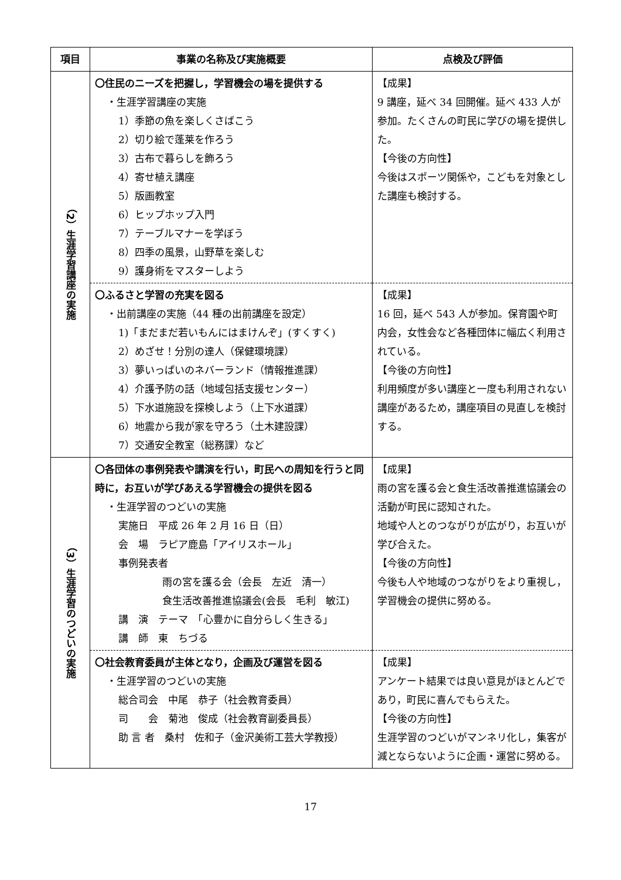| 項目 | 事業の名称及び実施概要 | 点検及び評価 |
| --- | --- | --- |
| （2）生涯学習講座の実施 | 〇住民のニーズを把握し，学習機会の場を提供する ・生涯学習講座の実施 1）季節の魚を楽しくさばこう 2）切り絵で蓬莱を作ろう 3）古布で暮らしを飾ろう 4）寄せ植え講座 5）版画教室 6）ヒップホップ入門 7）テーブルマナーを学ぼう 8）四季の風景，山野草を楽しむ 9）護身術をマスターしよう | 【成果】 9 講座，延べ 34 回開催。延べ 433 人が参加。たくさんの町民に学びの場を提供した。 【今後の方向性】 今後はスポーツ関係や，こどもを対象とした講座も検討する。 |
| | 〇ふるさと学習の充実を図る ・出前講座の実施（44 種の出前講座を設定） 1)「まだまだ若いもんにはまけんぞ」(すくすく) 2）めざせ！分別の達人（保健環境課） 3）夢いっぱいのネバーランド（情報推進課） 4）介護予防の話（地域包括支援センター） 5）下水道施設を探検しよう（上下水道課） 6）地震から我が家を守ろう（土木建設課） 7）交通安全教室（総務課）など | 【成果】 16 回，延べ 543 人が参加。保育園や町内会，女性会など各種団体に幅広く利用されている。 【今後の方向性】 利用頻度が多い講座と一度も利用されない講座があるため，講座項目の見直しを検討する。 |
| （3）生涯学習のつどいの実施 | 〇各団体の事例発表や講演を行い，町民への周知を行うと同時に，お互いが学びあえる学習機会の提供を図る ・生涯学習のつどいの実施 実施日 平成 26 年 2 月 16 日（日） 会 場 ラピア鹿島「アイリスホール」 事例発表者 雨の宮を護る会（会長 左近 清一） 食生活改善推進協議会(会長 毛利 敏江) 講 演 テーマ 「心豊かに自分らしく生きる」 講 師 東 ちづる | 【成果】 雨の宮を護る会と食生活改善推進協議会の活動が町民に認知された。 地域や人とのつながりが広がり，お互いが学び合えた。 【今後の方向性】 今後も人や地域のつながりをより重視し，学習機会の提供に努める。 |
| | 〇社会教育委員が主体となり，企画及び運営を図る ・生涯学習のつどいの実施 総合司会 中尾 恭子（社会教育委員） 司 会 菊池 俊成（社会教育副委員長） 助 言 者 桑村 佐和子（金沢美術工芸大学教授） | 【成果】 アンケート結果では良い意見がほとんどであり，町民に喜んでもらえた。 【今後の方向性】 生涯学習のつどいがマンネリ化し，集客が減とならないように企画・運営に努める。 |
17